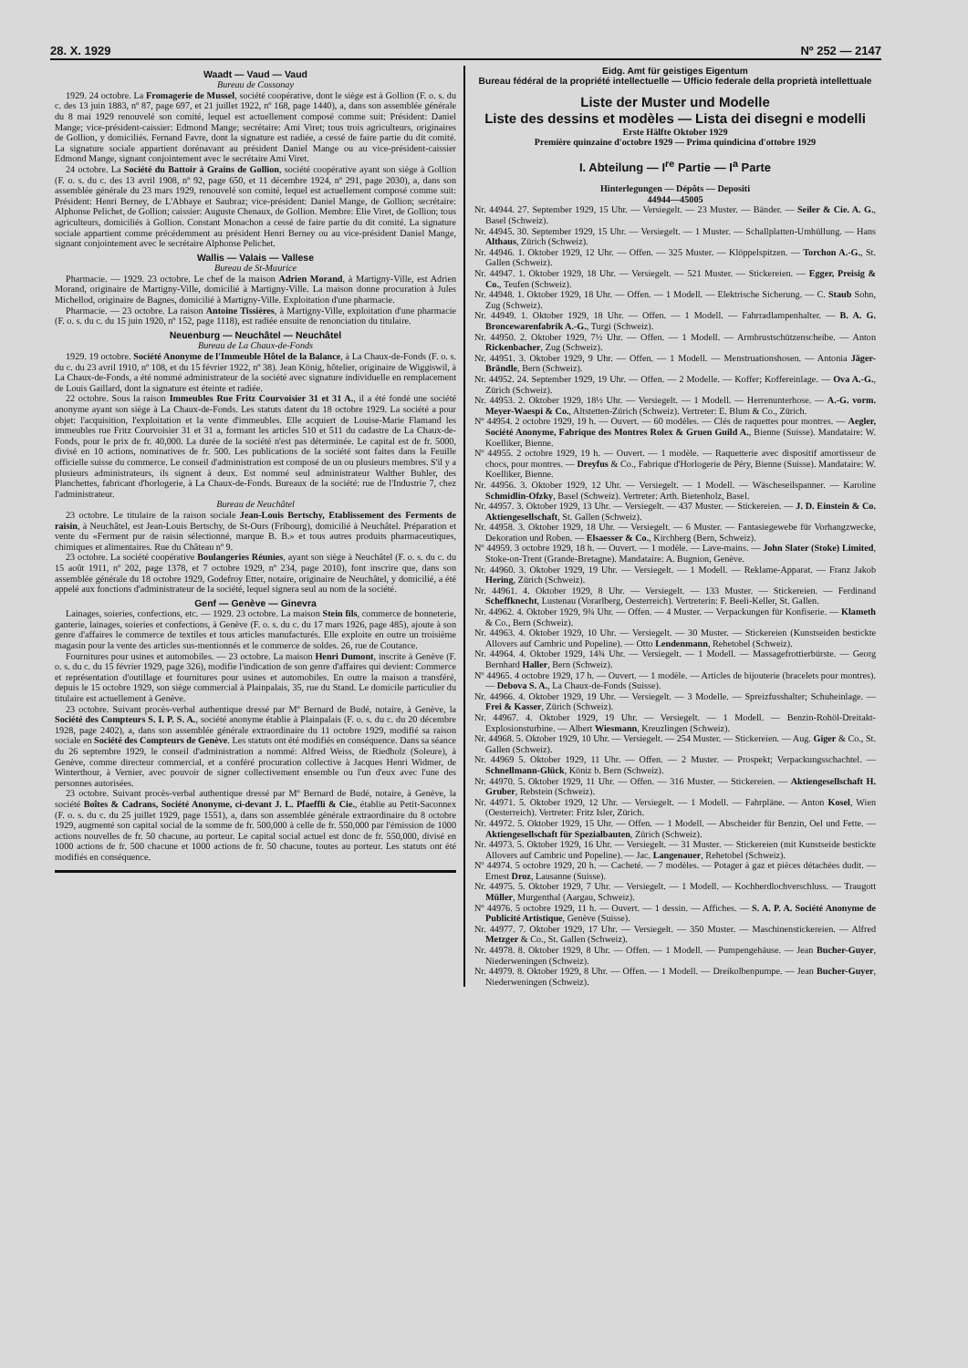28. X. 1929 Nº 252 — 2147
Waadt — Vaud — Vaud
Bureau de Cossonay
1929. 24 octobre. La Fromagerie de Mussel, société coopérative, dont le siège est à Gollion (F. o. s. du c. des 13 juin 1883, nº 87, page 697, et 21 juillet 1922, nº 168, page 1440), a, dans son assemblée générale du 8 mai 1929 renouvelé son comité, lequel est actuellement composé comme suit: Président: Daniel Mange; vice-président-caissier: Edmond Mange; secrétaire: Ami Viret; tous trois agriculteurs, originaires de Gollion, y domiciliés. Fernand Favre, dont la signature est radiée, a cessé de faire partie du dit comité. La signature sociale appartient dorénavant au président Daniel Mange ou au vice-président-caissier Edmond Mange, signant conjointement avec le secrétaire Ami Viret.
24 octobre. La Société du Battoir à Grains de Gollion, société coopérative ayant son siège à Gollion (F. o. s. du c. des 13 avril 1908, nº 92, page 650, et 11 décembre 1924, nº 291, page 2030), a, dans son assemblée générale du 23 mars 1929, renouvelé son comité, lequel est actuellement composé comme suit: Président: Henri Berney, de L'Abbaye et Saubraz; vice-président: Daniel Mange, de Gollion; secrétaire: Alphonse Pelichet, de Gollion; caissier: Auguste Chenaux, de Gollion. Membre: Elie Viret, de Gollion; tous agriculteurs, domiciliés à Gollion. Constant Monachon a cessé de faire partie du dit comité. La signature sociale appartient comme précédemment au président Henri Berney ou au vice-président Daniel Mange, signant conjointement avec le secrétaire Alphonse Pelichet.
Wallis — Valais — Vallese
Bureau de St-Maurice
Pharmacie. — 1929. 23 octobre. Le chef de la maison Adrien Morand, à Martigny-Ville, est Adrien Morand, originaire de Martigny-Ville, domicilié à Martigny-Ville. La maison donne procuration à Jules Michellod, originaire de Bagnes, domicilié à Martigny-Ville. Exploitation d'une pharmacie.
Pharmacie. — 23 octobre. La raison Antoine Tissières, à Martigny-Ville, exploitation d'une pharmacie (F. o. s. du c. du 15 juin 1920, nº 152, page 1118), est radiée ensuite de renonciation du titulaire.
Neuenburg — Neuchâtel — Neuchâtel
Bureau de La Chaux-de-Fonds
1929. 19 octobre. Société Anonyme de l'Immeuble Hôtel de la Balance, à La Chaux-de-Fonds (F. o. s. du c. du 23 avril 1910, nº 108, et du 15 février 1922, nº 38). Jean König, hôtelier, originaire de Wiggiswil, à La Chaux-de-Fonds, a été nommé administrateur de la société avec signature individuelle en remplacement de Louis Gaillard, dont la signature est éteinte et radiée.
22 octobre. Sous la raison Immeubles Rue Fritz Courvoisier 31 et 31 A., il a été fondé une société anonyme ayant son siège à La Chaux-de-Fonds. Les statuts datent du 18 octobre 1929. La société a pour objet: l'acquisition, l'exploitation et la vente d'immeubles. Elle acquiert de Louise-Marie Flamand les immeubles rue Fritz Courvoisier 31 et 31 a, formant les articles 510 et 511 du cadastre de La Chaux-de-Fonds, pour le prix de fr. 40,000. La durée de la société n'est pas déterminée. Le capital est de fr. 5000, divisé en 10 actions, nominatives de fr. 500. Les publications de la société sont faites dans la Feuille officielle suisse du commerce. Le conseil d'administration est composé de un ou plusieurs membres. S'il y a plusieurs administrateurs, ils signent à deux. Est nommé seul administrateur Walther Buhler, des Planchettes, fabricant d'horlogerie, à La Chaux-de-Fonds. Bureaux de la société: rue de l'Industrie 7, chez l'administrateur.
Bureau de Neuchâtel
23 octobre. Le titulaire de la raison sociale Jean-Louis Bertschy, Etablissement des Ferments de raisin, à Neuchâtel, est Jean-Louis Bertschy, de St-Ours (Fribourg), domicilié à Neuchâtel. Préparation et vente du «Ferment pur de raisin sélectionné, marque B. B.» et tous autres produits pharmaceutiques, chimiques et alimentaires. Rue du Château nº 9.
23 octobre. La société coopérative Boulangeries Réunies, ayant son siège à Neuchâtel (F. o. s. du c. du 15 août 1911, nº 202, page 1378, et 7 octobre 1929, nº 234, page 2010), font inscrire que, dans son assemblée générale du 18 octobre 1929, Godefroy Etter, notaire, originaire de Neuchâtel, y domicilié, a été appelé aux fonctions d'administrateur de la société, lequel signera seul au nom de la société.
Genf — Genève — Ginevra
Lainages, soieries, confections, etc. — 1929. 23 octobre. La maison Stein fils, commerce de bonneterie, ganterie, lainages, soieries et confections, à Genève (F. o. s. du c. du 17 mars 1926, page 485), ajoute à son genre d'affaires le commerce de textiles et tous articles manufacturés. Elle exploite en outre un troisième magasin pour la vente des articles sus-mentionnés et le commerce de soldes. 26, rue de Coutance.
Fournitures pour usines et automobiles. — 23 octobre. La maison Henri Dumont, inscrite à Genève (F. o. s. du c. du 15 février 1929, page 326), modifie l'indication de son genre d'affaires qui devient: Commerce et représentation d'outillage et fournitures pour usines et automobiles. En outre la maison a transféré, depuis le 15 octobre 1929, son siège commercial à Plainpalais, 35, rue du Stand. Le domicile particulier du titulaire est actuellement à Genève.
23 octobre. Suivant procès-verbal authentique dressé par Mº Bernard de Budé, notaire, à Genève, la Société des Compteurs S. I. P. S. A., société anonyme établie à Plainpalais (F. o. s. du c. du 20 décembre 1928, page 2402), a, dans son assemblée générale extraordinaire du 11 octobre 1929, modifié sa raison sociale en Société des Compteurs de Genève. Les statuts ont été modifiés en conséquence. Dans sa séance du 26 septembre 1929, le conseil d'administration a nommé: Alfred Weiss, de Riedholz (Soleure), à Genève, comme directeur commercial, et a conféré procuration collective à Jacques Henri Widmer, de Winterthour, à Vernier, avec pouvoir de signer collectivement ensemble ou l'un d'eux avec l'une des personnes autorisées.
23 octobre. Suivant procès-verbal authentique dressé par Mº Bernard de Budé, notaire, à Genève, la société Boîtes & Cadrans, Société Anonyme, ci-devant J. L. Pfaeffli & Cie., établie au Petit-Saconnex (F. o. s. du c. du 25 juillet 1929, page 1551), a, dans son assemblée générale extraordinaire du 8 octobre 1929, augmenté son capital social de la somme de fr. 500,000 à celle de fr. 550,000 par l'émission de 1000 actions nouvelles de fr. 50 chacune, au porteur. Le capital social actuel est donc de fr. 550,000, divisé en 1000 actions de fr. 500 chacune et 1000 actions de fr. 50 chacune, toutes au porteur. Les statuts ont été modifiés en conséquence.
Eidg. Amt für geistiges Eigentum
Bureau fédéral de la propriété intellectuelle — Ufficio federale della proprietà intellettuale
Liste der Muster und Modelle
Liste des dessins et modèles — Lista dei disegni e modelli
Erste Hälfte Oktober 1929
Première quinzaine d'octobre 1929 — Prima quindicina d'ottobre 1929
I. Abteilung — I<sup>re</sup> Partie — I<sup>a</sup> Parte
Hinterlegungen — Dépôts — Depositi
44944—45005
Nr. 44944. 27. September 1929, 15 Uhr. — Versiegelt. — 23 Muster. — Bänder. — Seiler & Cie. A. G., Basel (Schweiz).
Nr. 44945. 30. September 1929, 15 Uhr. — Versiegelt. — 1 Muster. — Schallplatten-Umhüllung. — Hans Althaus, Zürich (Schweiz).
Nr. 44946. 1. Oktober 1929, 12 Uhr. — Offen. — 325 Muster. — Klöppelspitzen. — Torchon A.-G., St. Gallen (Schweiz).
Nr. 44947. 1. Oktober 1929, 18 Uhr. — Versiegelt. — 521 Muster. — Stickereien. — Egger, Preisig & Co., Teufen (Schweiz).
Nr. 44948. 1. Oktober 1929, 18 Uhr. — Offen. — 1 Modell. — Elektrische Sicherung. — C. Staub Sohn, Zug (Schweiz).
Nr. 44949. 1. Oktober 1929, 18 Uhr. — Offen. — 1 Modell. — Fahrradlampenhalter. — B. A. G. Broncewarenfabrik A.-G., Turgi (Schweiz).
Nr. 44950. 2. Oktober 1929, 7½ Uhr. — Offen. — 1 Modell. — Armbrustschützenscheibe. — Anton Rickenbacher, Zug (Schweiz).
Nr. 44951. 3. Oktober 1929, 9 Uhr. — Offen. — 1 Modell. — Menstruationshosen. — Antonia Jäger-Brändle, Bern (Schweiz).
Nr. 44952. 24. September 1929, 19 Uhr. — Offen. — 2 Modelle. — Koffer; Koffereinlage. — Ova A.-G., Zürich (Schweiz).
Nr. 44953. 2. Oktober 1929, 18½ Uhr. — Versiegelt. — 1 Modell. — Herrenunterhose. — A.-G. vorm. Meyer-Waespi & Co., Altstetten-Zürich (Schweiz). Vertreter: E. Blum & Co., Zürich.
Nº 44954. 2 octobre 1929, 19 h. — Ouvert. — 60 modèles. — Clés de raquettes pour montres. — Aegler, Société Anonyme, Fabrique des Montres Rolex & Gruen Guild A., Bienne (Suisse). Mandataire: W. Koelliker, Bienne.
Nº 44955. 2 octobre 1929, 19 h. — Ouvert. — 1 modèle. — Raquetterie avec dispositif amortisseur de chocs, pour montres. — Dreyfus & Co., Fabrique d'Horlogerie de Péry, Bienne (Suisse). Mandataire: W. Koelliker, Bienne.
Nr. 44956. 3. Oktober 1929, 12 Uhr. — Versiegelt. — 1 Modell. — Wäscheseilspanner. — Karoline Schmidlin-Ofzky, Basel (Schweiz). Vertreter: Arth. Bietenholz, Basel.
Nr. 44957. 3. Oktober 1929, 13 Uhr. — Versiegelt. — 437 Muster. — Stickereien. — J. D. Einstein & Co. Aktiengesellschaft, St. Gallen (Schweiz).
Nr. 44958. 3. Oktober 1929, 18 Uhr. — Versiegelt. — 6 Muster. — Fantasiegewebe für Vorhangzwecke, Dekoration und Roben. — Elsaesser & Co., Kirchberg (Bern, Schweiz).
Nº 44959. 3 octobre 1929, 18 h. — Ouvert. — 1 modèle. — Lave-mains. — John Slater (Stoke) Limited, Stoke-on-Trent (Grande-Bretagne). Mandataire: A. Bugnion, Genève.
Nr. 44960. 3. Oktober 1929, 19 Uhr. — Versiegelt. — 1 Modell. — Reklame-Apparat. — Franz Jakob Hering, Zürich (Schweiz).
Nr. 44961. 4. Oktober 1929, 8 Uhr. — Versiegelt. — 133 Muster. — Stickereien. — Ferdinand Scheffknecht, Lustenau (Vorarlberg, Oesterreich). Vertreterin: F. Beeli-Keller, St. Gallen.
Nr. 44962. 4. Oktober 1929, 9¾ Uhr. — Offen. — 4 Muster. — Verpackungen für Konfiserie. — Klameth & Co., Bern (Schweiz).
Nr. 44963. 4. Oktober 1929, 10 Uhr. — Versiegelt. — 30 Muster. — Stickereien (Kunstseiden bestickte Allovers auf Cambric und Popeline). — Otto Lendenmann, Rehetobel (Schweiz).
Nr. 44964. 4. Oktober 1929, 14¾ Uhr. — Versiegelt. — 1 Modell. — Massagefrottierbürste. — Georg Bernhard Haller, Bern (Schweiz).
Nº 44965. 4 octobre 1929, 17 h. — Ouvert. — 1 modèle. — Articles de bijouterie (bracelets pour montres). — Debova S. A., La Chaux-de-Fonds (Suisse).
Nr. 44966. 4. Oktober 1929, 19 Uhr. — Versiegelt. — 3 Modelle. — Spreizfusshalter; Schuheinlage. — Frei & Kasser, Zürich (Schweiz).
Nr. 44967. 4. Oktober 1929, 19 Uhr. — Versiegelt. — 1 Modell. — Benzin-Rohöl-Dreitakt-Explosionsturbine. — Albert Wiesmann, Kreuzlingen (Schweiz).
Nr. 44968. 5. Oktober 1929, 10 Uhr. — Versiegelt. — 254 Muster. — Stickereien. — Aug. Giger & Co., St. Gallen (Schweiz).
Nr. 44969 5. Oktober 1929, 11 Uhr. — Offen. — 2 Muster. — Prospekt; Verpackungsschachtel. — Schnellmann-Glück, Köniz b. Bern (Schweiz).
Nr. 44970. 5. Oktober 1929, 11 Uhr. — Offen. — 316 Muster. — Stickereien. — Aktiengesellschaft H. Gruber, Rebstein (Schweiz).
Nr. 44971. 5. Oktober 1929, 12 Uhr. — Versiegelt. — 1 Modell. — Fahrpläne. — Anton Kosel, Wien (Oesterreich). Vertreter: Fritz Isler, Zürich.
Nr. 44972. 5. Oktober 1929, 15 Uhr. — Offen. — 1 Modell. — Abscheider für Benzin, Oel und Fette. — Aktiengesellschaft für Spezialbauten, Zürich (Schweiz).
Nr. 44973. 5. Oktober 1929, 16 Uhr. — Versiegelt. — 31 Muster. — Stickereien (mit Kunstseide bestickte Allovers auf Cambric und Popeline). — Jac. Langenauer, Rehetobel (Schweiz).
Nº 44974. 5 octobre 1929, 20 h. — Cacheté. — 7 modèles. — Potager à gaz et pièces détachées dudit. — Ernest Droz, Lausanne (Suisse).
Nr. 44975. 5. Oktober 1929, 7 Uhr. — Versiegelt. — 1 Modell. — Kochherdlochverschluss. — Traugott Müller, Murgenthal (Aargau, Schweiz).
Nº 44976. 5 octobre 1929, 11 h. — Ouvert. — 1 dessin. — Affiches. — S. A. P. A. Société Anonyme de Publicité Artistique, Genève (Suisse).
Nr. 44977. 7. Oktober 1929, 17 Uhr. — Versiegelt. — 350 Muster. — Maschinenstickereien. — Alfred Metzger & Co., St. Gallen (Schweiz).
Nr. 44978. 8. Oktober 1929, 8 Uhr. — Offen. — 1 Modell. — Pumpengehäuse. — Jean Bucher-Guyer, Niederweningen (Schweiz).
Nr. 44979. 8. Oktober 1929, 8 Uhr. — Offen. — 1 Modell. — Dreikolbenpumpe. — Jean Bucher-Guyer, Niederweningen (Schweiz).